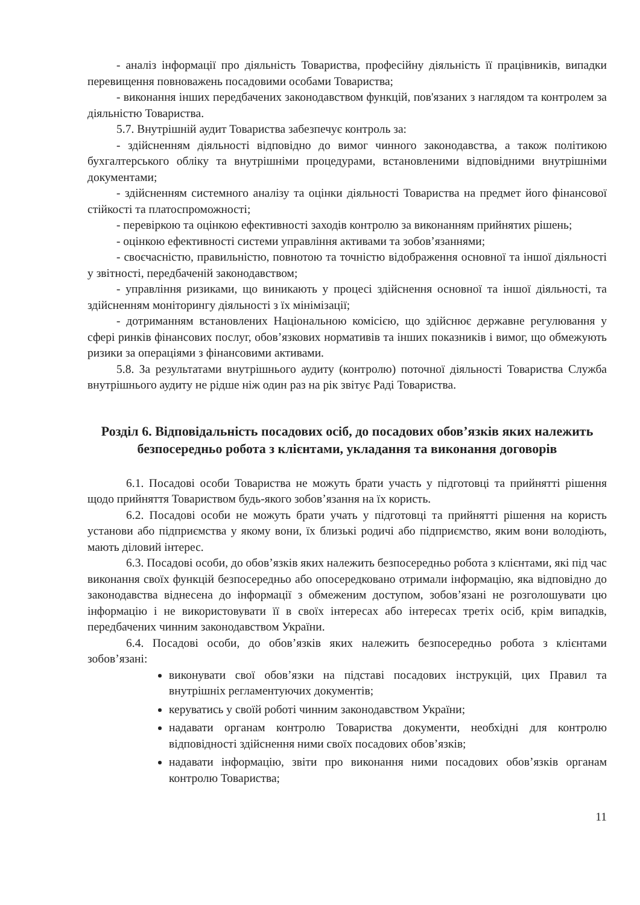- аналіз інформації про діяльність Товариства, професійну діяльність її працівників, випадки перевищення повноважень посадовими особами Товариства;
- виконання інших передбачених законодавством функцій, пов'язаних з наглядом та контролем за діяльністю Товариства.
5.7. Внутрішній аудит Товариства забезпечує контроль за:
- здійсненням діяльності відповідно до вимог чинного законодавства, а також політикою бухгалтерського обліку та внутрішніми процедурами, встановленими відповідними внутрішніми документами;
- здійсненням системного аналізу та оцінки діяльності Товариства на предмет його фінансової стійкості та платоспроможності;
- перевіркою та оцінкою ефективності заходів контролю за виконанням прийнятих рішень;
- оцінкою ефективності системи управління активами та зобов’язаннями;
- своєчасністю, правильністю, повнотою та точністю відображення основної та іншої діяльності у звітності, передбаченій законодавством;
- управління ризиками, що виникають у процесі здійснення основної та іншої діяльності, та здійсненням моніторингу діяльності з їх мінімізації;
- дотриманням встановлених Національною комісією, що здійснює державне регулювання у сфері ринків фінансових послуг, обов’язкових нормативів та інших показників і вимог, що обмежують ризики за операціями з фінансовими активами.
5.8. За результатами внутрішнього аудиту (контролю) поточної діяльності Товариства Служба внутрішнього аудиту не рідше ніж один раз на рік звітує Раді Товариства.
Розділ 6. Відповідальність посадових осіб, до посадових обов’язків яких належить безпосередньо робота з клієнтами, укладання та виконання договорів
6.1. Посадові особи Товариства не можуть брати участь у підготовці та прийнятті рішення щодо прийняття Товариством будь-якого зобов’язання на їх користь.
6.2. Посадові особи не можуть брати учать у підготовці та прийнятті рішення на користь установи або підприємства у якому вони, їх близькі родичі або підприємство, яким вони володіють, мають діловий інтерес.
6.3. Посадові особи, до обов’язків яких належить безпосередньо робота з клієнтами, які під час виконання своїх функцій безпосередньо або опосередковано отримали інформацію, яка відповідно до законодавства віднесена до інформації з обмеженим доступом, зобов’язані не розголошувати цю інформацію і не використовувати її в своїх інтересах або інтересах третіх осіб, крім випадків, передбачених чинним законодавством України.
6.4. Посадові особи, до обов’язків яких належить безпосередньо робота з клієнтами зобов’язані:
виконувати свої обов’язки на підставі посадових інструкцій, цих Правил та внутрішніх регламентуючих документів;
керуватись у своїй роботі чинним законодавством України;
надавати органам контролю Товариства документи, необхідні для контролю відповідності здійснення ними своїх посадових обов’язків;
надавати інформацію, звіти про виконання ними посадових обов’язків органам контролю Товариства;
11